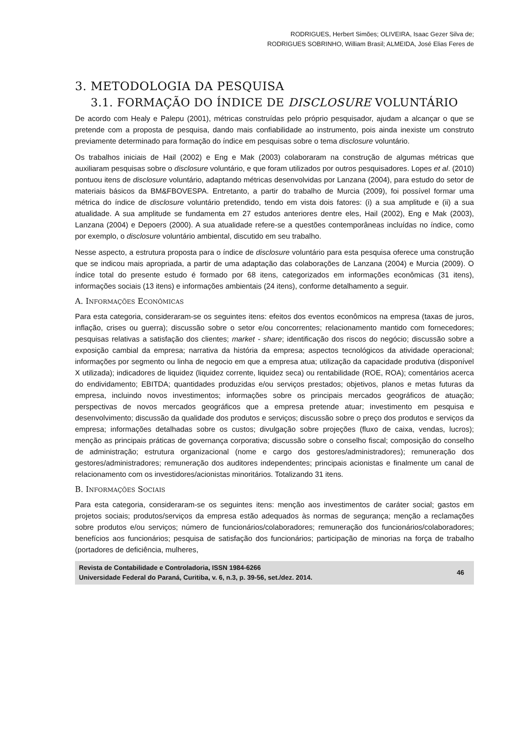RODRIGUES, Herbert Simões; OLIVEIRA, Isaac Gezer Silva de;
RODRIGUES SOBRINHO, William Brasil; ALMEIDA, José Elias Feres de
3. METODOLOGIA DA PESQUISA
3.1. FORMAÇÃO DO ÍNDICE DE DISCLOSURE VOLUNTÁRIO
De acordo com Healy e Palepu (2001), métricas construídas pelo próprio pesquisador, ajudam a alcançar o que se pretende com a proposta de pesquisa, dando mais confiabilidade ao instrumento, pois ainda inexiste um construto previamente determinado para formação do índice em pesquisas sobre o tema disclosure voluntário.
Os trabalhos iniciais de Hail (2002) e Eng e Mak (2003) colaboraram na construção de algumas métricas que auxiliaram pesquisas sobre o disclosure voluntário, e que foram utilizados por outros pesquisadores. Lopes et al. (2010) pontuou itens de disclosure voluntário, adaptando métricas desenvolvidas por Lanzana (2004), para estudo do setor de materiais básicos da BM&FBOVESPA. Entretanto, a partir do trabalho de Murcia (2009), foi possível formar uma métrica do índice de disclosure voluntário pretendido, tendo em vista dois fatores: (i) a sua amplitude e (ii) a sua atualidade. A sua amplitude se fundamenta em 27 estudos anteriores dentre eles, Hail (2002), Eng e Mak (2003), Lanzana (2004) e Depoers (2000). A sua atualidade refere-se a questões contemporâneas incluídas no índice, como por exemplo, o disclosure voluntário ambiental, discutido em seu trabalho.
Nesse aspecto, a estrutura proposta para o índice de disclosure voluntário para esta pesquisa oferece uma construção que se indicou mais apropriada, a partir de uma adaptação das colaborações de Lanzana (2004) e Murcia (2009). O índice total do presente estudo é formado por 68 itens, categorizados em informações econômicas (31 itens), informações sociais (13 itens) e informações ambientais (24 itens), conforme detalhamento a seguir.
A. INFORMAÇÕES ECONÔMICAS
Para esta categoria, consideraram-se os seguintes itens: efeitos dos eventos econômicos na empresa (taxas de juros, inflação, crises ou guerra); discussão sobre o setor e/ou concorrentes; relacionamento mantido com fornecedores; pesquisas relativas a satisfação dos clientes; market - share; identificação dos riscos do negócio; discussão sobre a exposição cambial da empresa; narrativa da história da empresa; aspectos tecnológicos da atividade operacional; informações por segmento ou linha de negocio em que a empresa atua; utilização da capacidade produtiva (disponível X utilizada); indicadores de liquidez (liquidez corrente, liquidez seca) ou rentabilidade (ROE, ROA); comentários acerca do endividamento; EBITDA; quantidades produzidas e/ou serviços prestados; objetivos, planos e metas futuras da empresa, incluindo novos investimentos; informações sobre os principais mercados geográficos de atuação; perspectivas de novos mercados geográficos que a empresa pretende atuar; investimento em pesquisa e desenvolvimento; discussão da qualidade dos produtos e serviços; discussão sobre o preço dos produtos e serviços da empresa; informações detalhadas sobre os custos; divulgação sobre projeções (fluxo de caixa, vendas, lucros); menção as principais práticas de governança corporativa; discussão sobre o conselho fiscal; composição do conselho de administração; estrutura organizacional (nome e cargo dos gestores/administradores); remuneração dos gestores/administradores; remuneração dos auditores independentes; principais acionistas e finalmente um canal de relacionamento com os investidores/acionistas minoritários. Totalizando 31 itens.
B. INFORMAÇÕES SOCIAIS
Para esta categoria, consideraram-se os seguintes itens: menção aos investimentos de caráter social; gastos em projetos sociais; produtos/serviços da empresa estão adequados às normas de segurança; menção a reclamações sobre produtos e/ou serviços; número de funcionários/colaboradores; remuneração dos funcionários/colaboradores; benefícios aos funcionários; pesquisa de satisfação dos funcionários; participação de minorias na força de trabalho (portadores de deficiência, mulheres,
Revista de Contabilidade e Controladoria, ISSN 1984-6266
Universidade Federal do Paraná, Curitiba, v. 6, n.3, p. 39-56, set./dez. 2014.
46